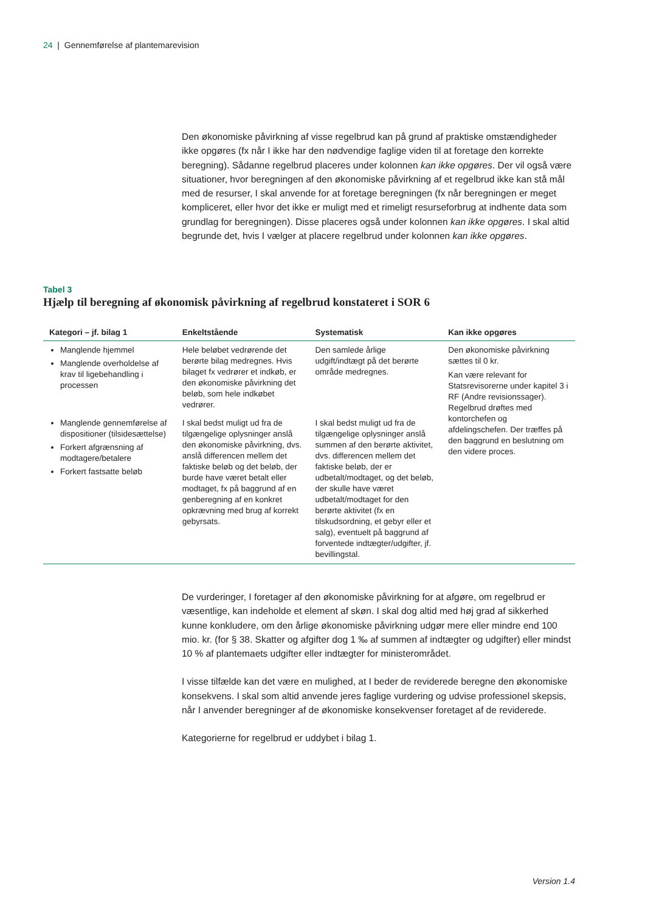24 | Gennemførelse af plantemarevision
Den økonomiske påvirkning af visse regelbrud kan på grund af praktiske omstændigheder ikke opgøres (fx når I ikke har den nødvendige faglige viden til at foretage den korrekte beregning). Sådanne regelbrud placeres under kolonnen kan ikke opgøres. Der vil også være situationer, hvor beregningen af den økonomiske påvirkning af et regelbrud ikke kan stå mål med de resurser, I skal anvende for at foretage beregningen (fx når beregningen er meget kompliceret, eller hvor det ikke er muligt med et rimeligt resurseforbrug at indhente data som grundlag for beregningen). Disse placeres også under kolonnen kan ikke opgøres. I skal altid begrunde det, hvis I vælger at placere regelbrud under kolonnen kan ikke opgøres.
Tabel 3
Hjælp til beregning af økonomisk påvirkning af regelbrud konstateret i SOR 6
| Kategori – jf. bilag 1 | Enkeltstående | Systematisk | Kan ikke opgøres |
| --- | --- | --- | --- |
| Manglende hjemmel Manglende overholdelse af krav til ligebehandling i processen | Hele beløbet vedrørende det berørte bilag medregnes. Hvis bilaget fx vedrører et indkøb, er den økonomiske påvirkning det beløb, som hele indkøbet vedrører. | Den samlede årlige udgift/indtægt på det berørte område medregnes. | Den økonomiske påvirkning sættes til 0 kr. Kan være relevant for Statsrevisorerne under kapitel 3 i RF (Andre revisionssager). Regelbrud drøftes med kontorchefen og afdelingschefen. Der træffes på den baggrund en beslutning om den videre proces. |
| Manglende gennemførelse af dispositioner (tilsidesættelse) Forkert afgrænsning af modtagere/betalere Forkert fastsatte beløb | I skal bedst muligt ud fra de tilgængelige oplysninger anslå den økonomiske påvirkning, dvs. anslå differencen mellem det faktiske beløb og det beløb, der burde have været betalt eller modtaget, fx på baggrund af en genberegning af en konkret opkrævning med brug af korrekt gebyrsats. | I skal bedst muligt ud fra de tilgængelige oplysninger anslå summen af den berørte aktivitet, dvs. differencen mellem det faktiske beløb, der er udbetalt/modtaget, og det beløb, der skulle have været udbetalt/modtaget for den berørte aktivitet (fx en tilskudsordning, et gebyr eller et salg), eventuelt på baggrund af forventede indtægter/udgifter, jf. bevillingstal. | |
De vurderinger, I foretager af den økonomiske påvirkning for at afgøre, om regelbrud er væsentlige, kan indeholde et element af skøn. I skal dog altid med høj grad af sikkerhed kunne konkludere, om den årlige økonomiske påvirkning udgør mere eller mindre end 100 mio. kr. (for § 38. Skatter og afgifter dog 1 ‰ af summen af indtægter og udgifter) eller mindst 10 % af plantemaets udgifter eller indtægter for ministerområdet.
I visse tilfælde kan det være en mulighed, at I beder de reviderede beregne den økonomiske konsekvens. I skal som altid anvende jeres faglige vurdering og udvise professionel skepsis, når I anvender beregninger af de økonomiske konsekvenser foretaget af de reviderede.
Kategorierne for regelbrud er uddybet i bilag 1.
Version 1.4